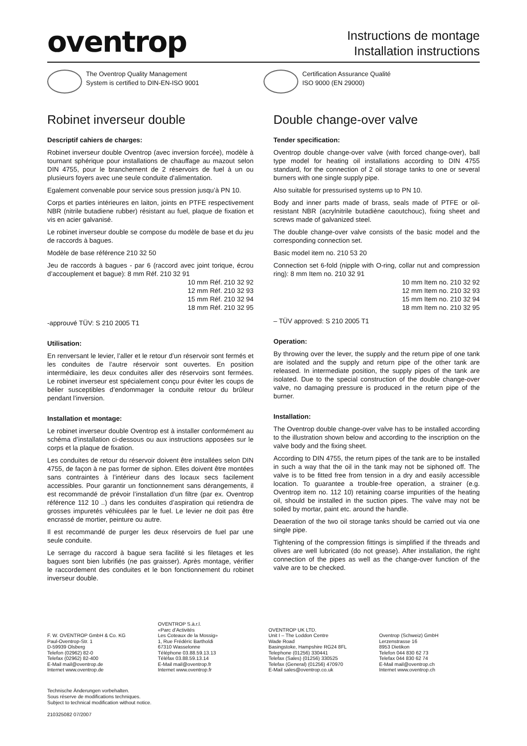oventrop
Instructions de montage
Installation instructions
The Oventrop Quality Management
System is certified to DIN-EN-ISO 9001
Certification Assurance Qualité
ISO 9000 (EN 29000)
Robinet inverseur double
Descriptif cahiers de charges:
Robinet inverseur double Oventrop (avec inversion forcée), modèle à tournant sphérique pour installations de chauffage au mazout selon DIN 4755, pour le branchement de 2 réservoirs de fuel à un ou plusieurs foyers avec une seule conduite d’alimentation.
Egalement convenable pour service sous pression jusqu’à PN 10.
Corps et parties intérieures en laiton, joints en PTFE respectivement NBR (nitrile butadiene rubber) résistant au fuel, plaque de fixation et vis en acier galvanisé.
Le robinet inverseur double se compose du modèle de base et du jeu de raccords à bagues.
Modèle de base référence 210 32 50
Jeu de raccords à bagues - par 6 (raccord avec joint torique, écrou d’accouplement et bague): 8 mm Réf. 210 32 91
10 mm Réf. 210 32 92
12 mm Réf. 210 32 93
15 mm Réf. 210 32 94
18 mm Réf. 210 32 95
-approuvé TÜV: S 210 2005 T1
Utilisation:
En renversant le levier, l’aller et le retour d’un réservoir sont fermés et les conduites de l’autre réservoir sont ouvertes. En position intermédiaire, les deux conduites aller des réservoirs sont fermées. Le robinet inverseur est spécialement conçu pour éviter les coups de bélier susceptibles d’endommager la conduite retour du brûleur pendant l’inversion.
Installation et montage:
Le robinet inverseur double Oventrop est à installer conformément au schéma d’installation ci-dessous ou aux instructions apposées sur le corps et la plaque de fixation.
Les conduites de retour du réservoir doivent être installées selon DIN 4755, de façon à ne pas former de siphon. Elles doivent être montées sans contraintes à l’intérieur dans des locaux secs facilement accessibles. Pour garantir un fonctionnement sans dérangements, il est recommandé de prévoir l’installation d’un filtre (par ex. Oventrop référence 112 10 ..) dans les conduites d’aspiration qui retiendra de grosses impuretés véhiculées par le fuel. Le levier ne doit pas être encrassé de mortier, peinture ou autre.
Il est recommandé de purger les deux réservoirs de fuel par une seule conduite.
Le serrage du raccord à bague sera facilité si les filetages et les bagues sont bien lubrifiés (ne pas graisser). Après montage, vérifier le raccordement des conduites et le bon fonctionnement du robinet inverseur double.
Double change-over valve
Tender specification:
Oventrop double change-over valve (with forced change-over), ball type model for heating oil installations according to DIN 4755 standard, for the connection of 2 oil storage tanks to one or several burners with one single supply pipe.
Also suitable for pressurised systems up to PN 10.
Body and inner parts made of brass, seals made of PTFE or oil-resistant NBR (acrylnitrile butadiène caoutchouc), fixing sheet and screws made of galvanized steel.
The double change-over valve consists of the basic model and the corresponding connection set.
Basic model item no. 210 53 20
Connection set 6-fold (nipple with O-ring, collar nut and compression ring): 8 mm Item no. 210 32 91
10 mm Item no. 210 32 92
12 mm Item no. 210 32 93
15 mm Item no. 210 32 94
18 mm Item no. 210 32 95
– TÜV approved: S 210 2005 T1
Operation:
By throwing over the lever, the supply and the return pipe of one tank are isolated and the supply and return pipe of the other tank are released. In intermediate position, the supply pipes of the tank are isolated. Due to the special construction of the double change-over valve, no damaging pressure is produced in the return pipe of the burner.
Installation:
The Oventrop double change-over valve has to be installed according to the illustration shown below and according to the inscription on the valve body and the fixing sheet.
According to DIN 4755, the return pipes of the tank are to be installed in such a way that the oil in the tank may not be siphoned off. The valve is to be fitted free from tension in a dry and easily accessible location. To guarantee a trouble-free operation, a strainer (e.g. Oventrop item no. 112 10) retaining coarse impurities of the heating oil, should be installed in the suction pipes. The valve may not be soiled by mortar, paint etc. around the handle.
Deaeration of the two oil storage tanks should be carried out via one single pipe.
Tightening of the compression fittings is simplified if the threads and olives are well lubricated (do not grease). After installation, the right connection of the pipes as well as the change-over function of the valve are to be checked.
F. W. OVENTROP GmbH & Co. KG
Paul-Oventrop-Str. 1
D-59939 Olsberg
Telefon (02962) 82-0
Telefax (02962) 82-400
E-Mail mail@oventrop.de
Internet www.oventrop.de
OVENTROP S.à.r.l.
«Parc d’Activités
Les Coteaux de la Mossig»
1, Rue Frédéric Bartholdi
67310 Wasselonne
Téléphone 03.88.59.13.13
Téléfax 03.88.59.13.14
E-Mail mail@oventrop.fr
Internet www.oventrop.fr
OVENTROP UK LTD.
Unit I – The Loddon Centre
Wade Road
Basingstoke, Hampshire RG24 8FL
Telephone (01256) 330441
Telefax (Sales) (01256) 330525
Telefax (General) (01256) 470970
E-Mail sales@oventrop.co.uk
Oventrop (Schweiz) GmbH
Lerzenstrasse 16
8953 Dietikon
Telefon 044 830 62 73
Telefax 044 830 62 74
E-Mail mail@oventrop.ch
Internet www.oventrop.ch
Technische Änderungen vorbehalten.
Sous réserve de modifications techniques.
Subject to technical modification without notice.
210325082 07/2007